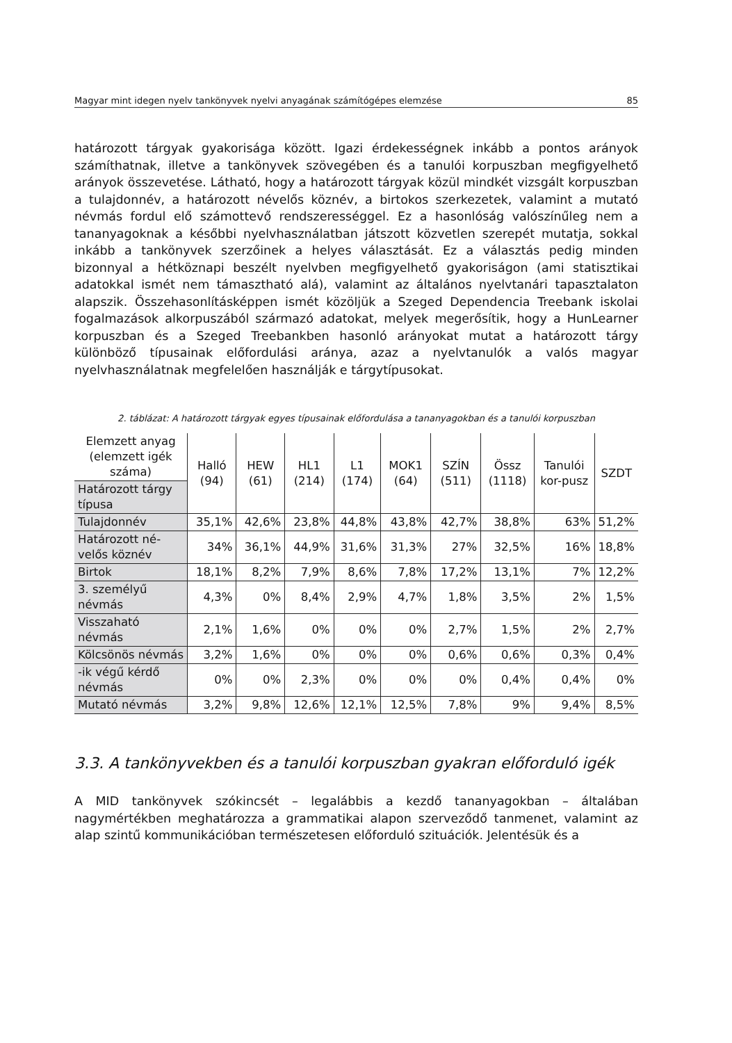Magyar mint idegen nyelv tankönyvek nyelvi anyagának számítógépes elemzése 85
határozott tárgyak gyakorisága között. Igazi érdekességnek inkább a pontos arányok számíthatnak, illetve a tankönyvek szövegében és a tanulói korpuszban megfigyelhető arányok összevetése. Látható, hogy a határozott tárgyak közül mindkét vizsgált korpuszban a tulajdonnév, a határozott névelős köznév, a birtokos szerkezetek, valamint a mutató névmás fordul elő számottevő rendszerességgel. Ez a hasonlóság valószínűleg nem a tananyagoknak a későbbi nyelvhasználatban játszott közvetlen szerepét mutatja, sokkal inkább a tankönyvek szerzőinek a helyes választását. Ez a választás pedig minden bizonnyal a hétköznapi beszélt nyelvben megfigyelhető gyakoriságon (ami statisztikai adatokkal ismét nem támasztható alá), valamint az általános nyelvtanári tapasztalaton alapszik. Összehasonlításképpen ismét közöljük a Szeged Dependencia Treebank iskolai fogalmazások alkorpuszából származó adatokat, melyek megerősítik, hogy a HunLearner korpuszban és a Szeged Treebankben hasonló arányokat mutat a határozott tárgy különböző típusainak előfordulási aránya, azaz a nyelvtanulók a valós magyar nyelvhasználatnak megfelelően használják e tárgytípusokat.
2. táblázat: A határozott tárgyak egyes típusainak előfordulása a tananyagokban és a tanulói korpuszban
| Elemzett anyag (elemzett igék száma) | Halló (94) | HEW (61) | HL1 (214) | L1 (174) | MOK1 (64) | SZÍN (511) | Össz (1118) | Tanulói kor-pusz | SZDT |
| Határozott tárgy típusa | | | | | | | | | |
| Tulajdonnév | 35,1% | 42,6% | 23,8% | 44,8% | 43,8% | 42,7% | 38,8% | 63% | 51,2% |
| Határozott né-velős köznév | 34% | 36,1% | 44,9% | 31,6% | 31,3% | 27% | 32,5% | 16% | 18,8% |
| Birtok | 18,1% | 8,2% | 7,9% | 8,6% | 7,8% | 17,2% | 13,1% | 7% | 12,2% |
| 3. személyű névmás | 4,3% | 0% | 8,4% | 2,9% | 4,7% | 1,8% | 3,5% | 2% | 1,5% |
| Visszaható névmás | 2,1% | 1,6% | 0% | 0% | 0% | 2,7% | 1,5% | 2% | 2,7% |
| Kölcsönös névmás | 3,2% | 1,6% | 0% | 0% | 0% | 0,6% | 0,6% | 0,3% | 0,4% |
| -ik végű kérdő névmás | 0% | 0% | 2,3% | 0% | 0% | 0% | 0,4% | 0,4% | 0% |
| Mutató névmás | 3,2% | 9,8% | 12,6% | 12,1% | 12,5% | 7,8% | 9% | 9,4% | 8,5% |
3.3. A tankönyvekben és a tanulói korpuszban gyakran előforduló igék
A MID tankönyvek szókincsét – legalábbis a kezdő tananyagokban – általában nagymértékben meghatározza a grammatikai alapon szerveződő tanmenet, valamint az alap szintű kommunikációban természetesen előforduló szituációk. Jelentésük és a